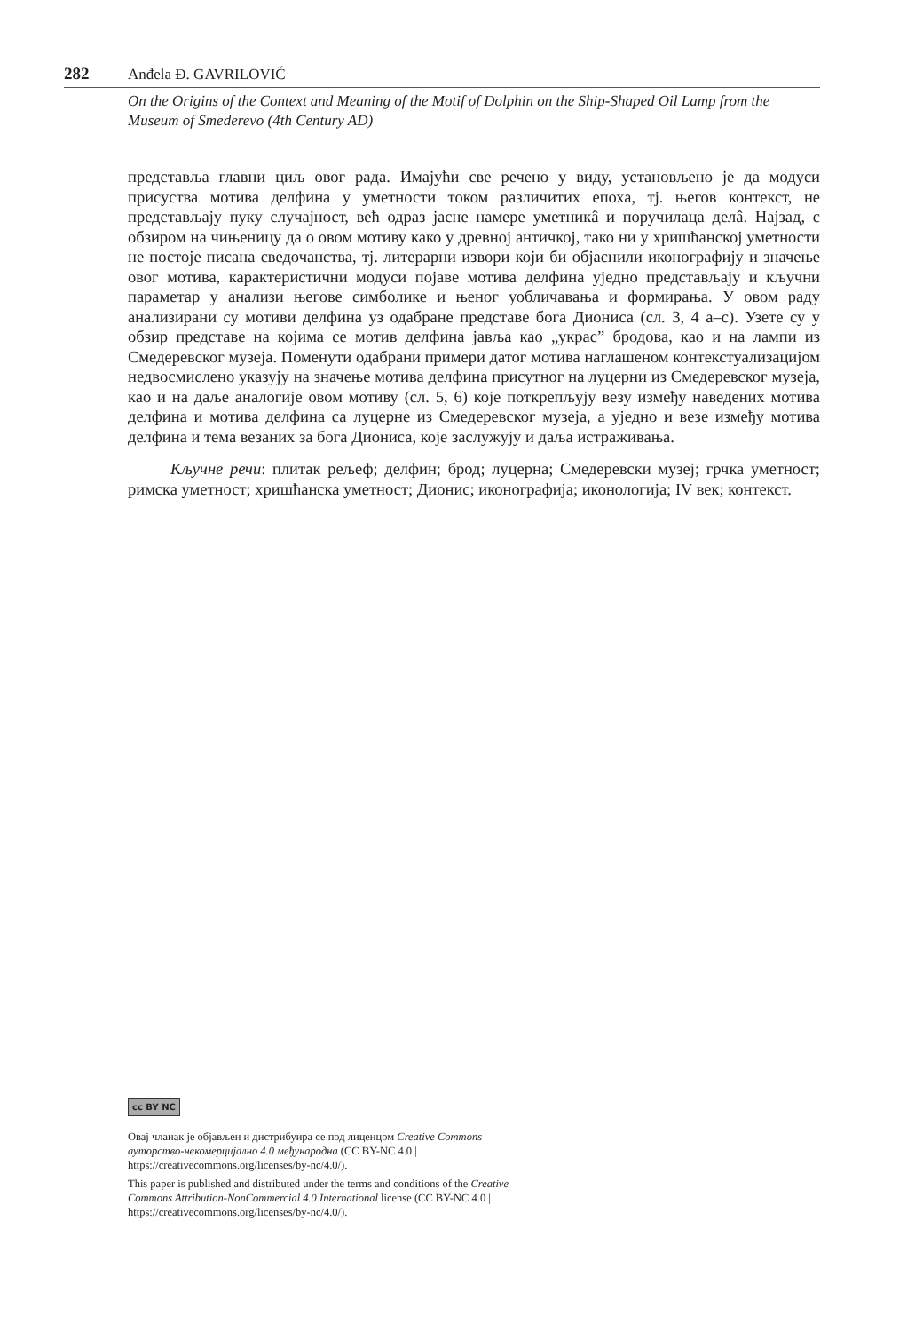282 Anđela Đ. GAVRILOVIĆ
On the Origins of the Context and Meaning of the Motif of Dolphin on the Ship-Shaped Oil Lamp from the Museum of Smederevo (4th Century AD)
представља главни циљ овог рада. Имајући све речено у виду, установљено је да модуси присуства мотива делфина у уметности током различитих епоха, тј. његов контекст, не представљају пуку случајност, већ одраз јасне намере уметникâ и поручилаца делâ. Најзад, с обзиром на чињеницу да о овом мотиву како у древној античкој, тако ни у хришћанској уметности не постоје писана сведочанства, тј. литерарни извори који би објаснили иконографију и значење овог мотива, карактеристични модуси појаве мотива делфина уједно представљају и кључни параметар у анализи његове симболике и њеног уобличавања и формирања. У овом раду анализирани су мотиви делфина уз одабране представе бога Диониса (сл. 3, 4 а–с). Узете су у обзир представе на којима се мотив делфина јавља као „украс” бродова, као и на лампи из Смедеревског музеја. Поменути одабрани примери датог мотива наглашеном контекстуализацијом недвосмислено указују на значење мотива делфина присутног на луцерни из Смедеревског музеја, као и на даље аналогије овом мотиву (сл. 5, 6) које поткрепљују везу између наведених мотива делфина и мотива делфина са луцерне из Смедеревског музеја, а уједно и везе између мотива делфина и тема везаних за бога Диониса, које заслужују и даља истраживања.
Кључне речи: плитак рељеф; делфин; брод; луцерна; Смедеревски музеј; грчка уметност; римска уметност; хришћанска уметност; Дионис; иконографија; иконологија; IV век; контекст.
cc BY NC
Овај чланак је објављен и дистрибуира се под лиценцом Creative Commons ауторство-некомерцијално 4.0 међународна (CC BY-NC 4.0 | https://creativecommons.org/licenses/by-nc/4.0/).
This paper is published and distributed under the terms and conditions of the Creative Commons Attribution-NonCommercial 4.0 International license (CC BY-NC 4.0 | https://creativecommons.org/licenses/by-nc/4.0/).